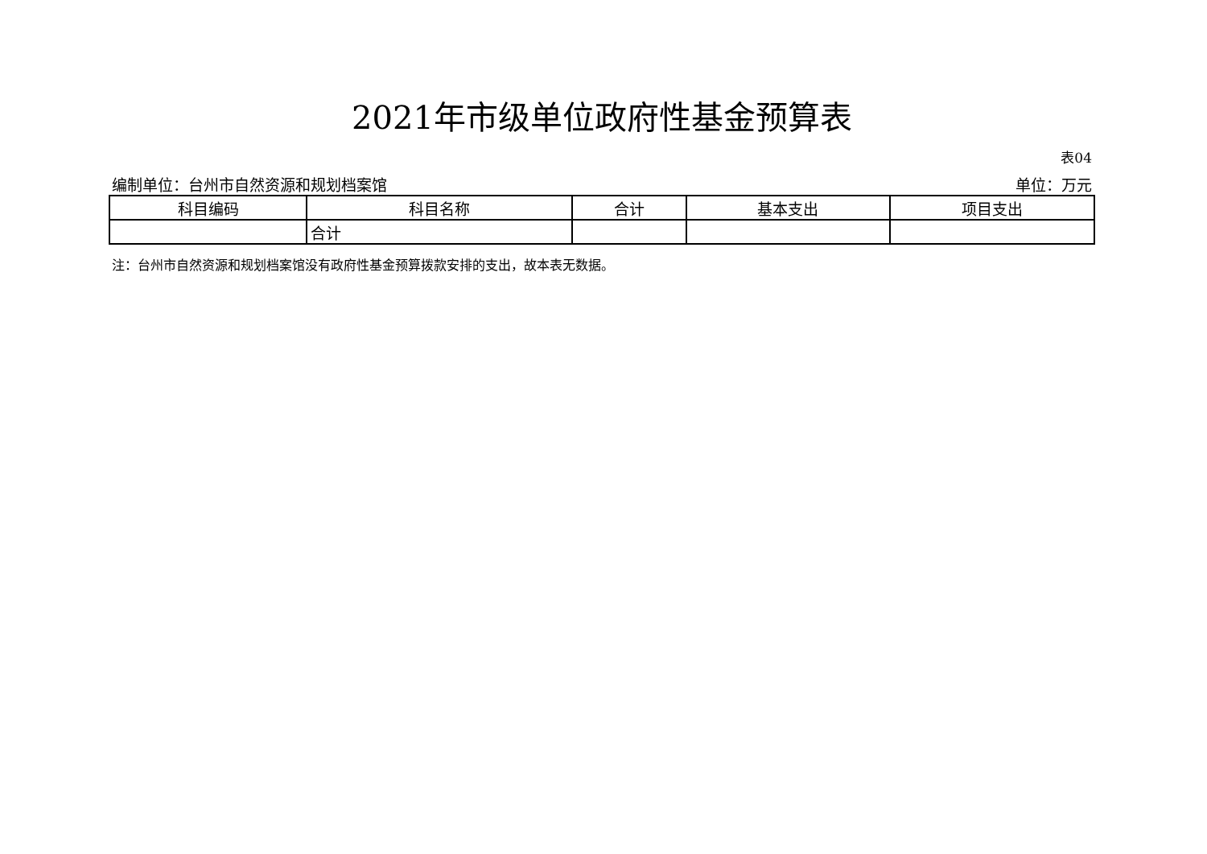2021年市级单位政府性基金预算表
表04
编制单位：台州市自然资源和规划档案馆 单位：万元
| 科目编码 | 科目名称 | 合计 | 基本支出 | 项目支出 |
| --- | --- | --- | --- | --- |
| | 合计 | | | |
注：台州市自然资源和规划档案馆没有政府性基金预算拨款安排的支出，故本表无数据。